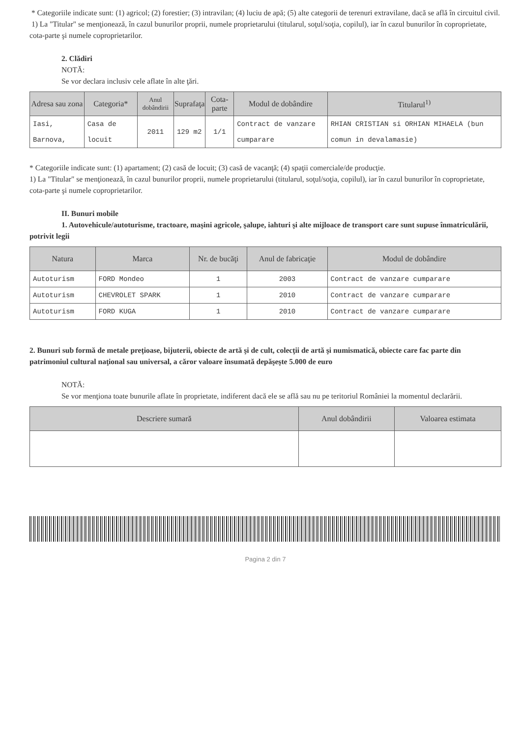* Categoriile indicate sunt: (1) agricol; (2) forestier; (3) intravilan; (4) luciu de apă; (5) alte categorii de terenuri extravilane, dacă se află în circuitul civil.
1) La "Titular" se menţionează, în cazul bunurilor proprii, numele proprietarului (titularul, soţul/soţia, copilul), iar în cazul bunurilor în coproprietate, cota-parte şi numele coproprietarilor.
2. Clădiri
NOTĂ:
Se vor declara inclusiv cele aflate în alte ţări.
| Adresa sau zona | Categoria* | Anul dobândirii | Suprafaţa | Cota-parte | Modul de dobândire | Titularul<sup>1)</sup> |
| --- | --- | --- | --- | --- | --- | --- |
| Iasi, Barnova, | Casa de locuit | 2011 | 129 m2 | 1/1 | Contract de vanzare cumparare | RHIAN CRISTIAN si ORHIAN MIHAELA (bun comun in devalamasie) |
* Categoriile indicate sunt: (1) apartament; (2) casă de locuit; (3) casă de vacanţă; (4) spaţii comerciale/de producţie.
1) La "Titular" se menţionează, în cazul bunurilor proprii, numele proprietarului (titularul, soţul/soţia, copilul), iar în cazul bunurilor în coproprietate, cota-parte şi numele coproprietarilor.
II. Bunuri mobile
1. Autovehicule/autoturisme, tractoare, maşini agricole, şalupe, iahturi şi alte mijloace de transport care sunt supuse înmatriculării, potrivit legii
| Natura | Marca | Nr. de bucăţi | Anul de fabricaţie | Modul de dobândire |
| --- | --- | --- | --- | --- |
| Autoturism | FORD Mondeo | 1 | 2003 | Contract de vanzare cumparare |
| Autoturism | CHEVROLET SPARK | 1 | 2010 | Contract de vanzare cumparare |
| Autoturism | FORD KUGA | 1 | 2010 | Contract de vanzare cumparare |
2. Bunuri sub formă de metale preţioase, bijuterii, obiecte de artă şi de cult, colecţii de artă şi numismatică, obiecte care fac parte din patrimoniul cultural naţional sau universal, a căror valoare însumată depăşeşte 5.000 de euro
NOTĂ:
Se vor menţiona toate bunurile aflate în proprietate, indiferent dacă ele se află sau nu pe teritoriul României la momentul declarării.
| Descriere sumară | Anul dobândirii | Valoarea estimata |
| --- | --- | --- |
Pagina 2 din 7